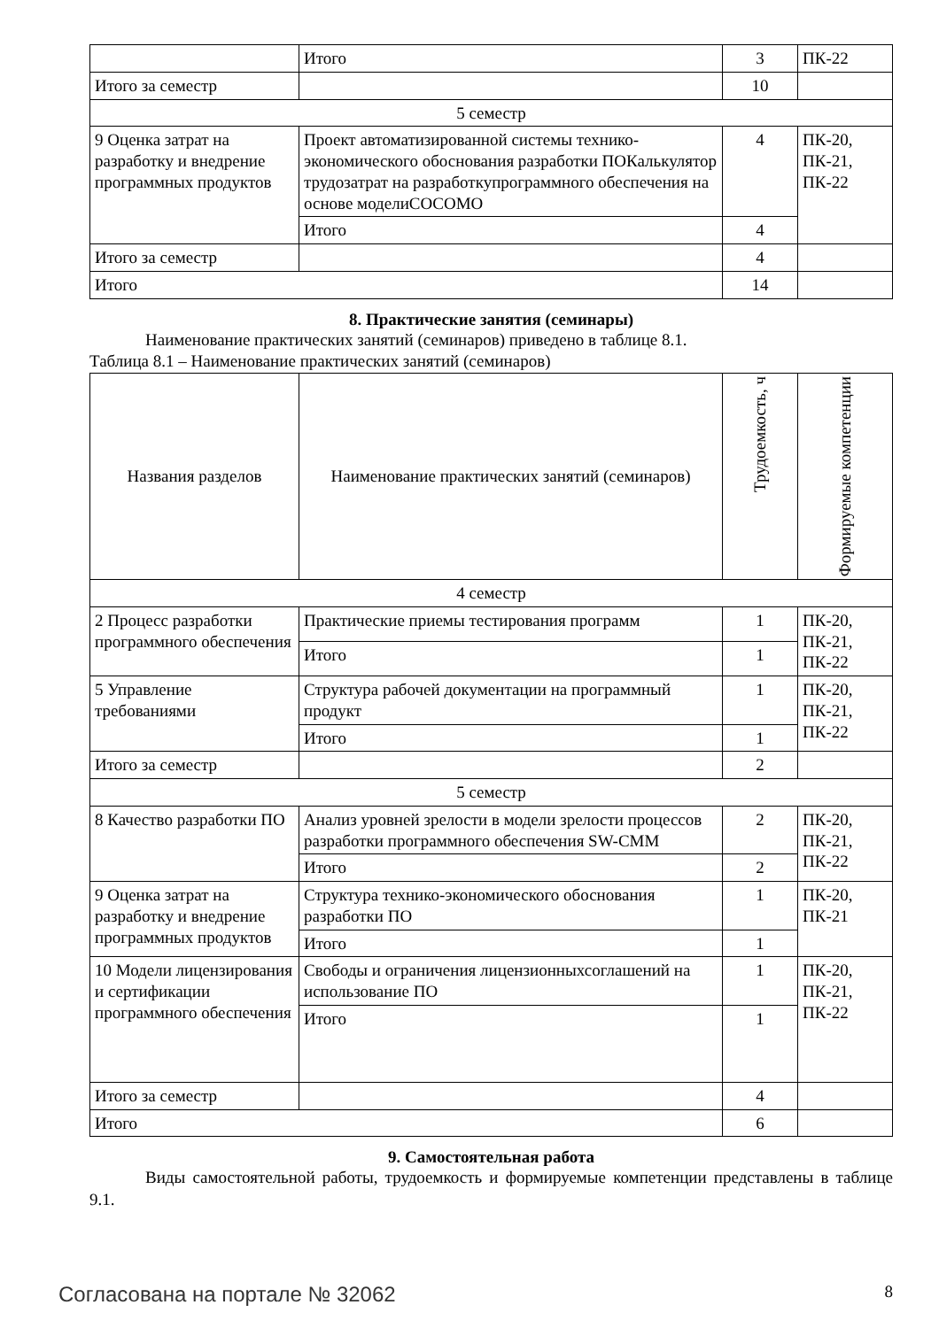| | Итого | 3 | ПК-22 |
| Итого за семестр | | 10 | |
| 5 семестр | | | |
| 9 Оценка затрат на разработку и внедрение программных продуктов | Проект автоматизированной системы технико-экономического обоснования разработки ПОКалькулятор трудозатрат на разработкупрограммного обеспечения на основе моделиCOCOMO | 4 | ПК-20, ПК-21, ПК-22 |
| | Итого | 4 | |
| Итого за семестр | | 4 | |
| Итого | | 14 | |
8. Практические занятия (семинары)
Наименование практических занятий (семинаров) приведено в таблице 8.1.
Таблица 8.1 – Наименование практических занятий (семинаров)
| Названия разделов | Наименование практических занятий (семинаров) | Трудоемкость, ч | Формируемые компетенции |
| --- | --- | --- | --- |
| 4 семестр | | | |
| 2 Процесс разработки программного обеспечения | Практические приемы тестирования программ | 1 | ПК-20, ПК-21, ПК-22 |
| | Итого | 1 | |
| 5 Управление требованиями | Структура рабочей документации на программный продукт | 1 | ПК-20, ПК-21, ПК-22 |
| | Итого | 1 | |
| Итого за семестр | | 2 | |
| 5 семестр | | | |
| 8 Качество разработки ПО | Анализ уровней зрелости в модели зрелости процессов разработки программного обеспечения SW-CMM | 2 | ПК-20, ПК-21, ПК-22 |
| | Итого | 2 | |
| 9 Оценка затрат на разработку и внедрение программных продуктов | Структура технико-экономического обоснования разработки ПО | 1 | ПК-20, ПК-21 |
| | Итого | 1 | |
| 10 Модели лицензирования и сертификации программного обеспечения | Свободы и ограничения лицензионныхсоглашений на использование ПО | 1 | ПК-20, ПК-21, ПК-22 |
| | Итого | 1 | |
| Итого за семестр | | 4 | |
| Итого | | 6 | |
9. Самостоятельная работа
Виды самостоятельной работы, трудоемкость и формируемые компетенции представлены в таблице 9.1.
Согласована на портале № 32062 8